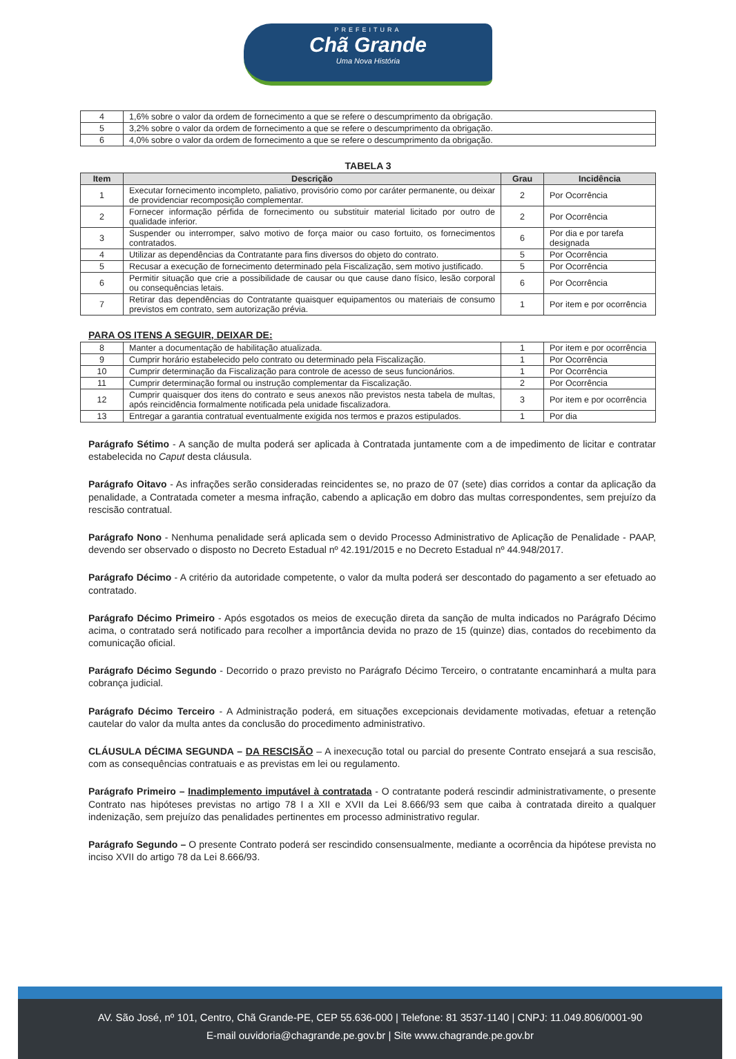PREFEITURA
Chã Grande
Uma Nova História
| 4 | 1,6% sobre o valor da ordem de fornecimento a que se refere o descumprimento da obrigação. |
| 5 | 3,2% sobre o valor da ordem de fornecimento a que se refere o descumprimento da obrigação. |
| 6 | 4,0% sobre o valor da ordem de fornecimento a que se refere o descumprimento da obrigação. |
TABELA 3
| Item | Descrição | Grau | Incidência |
| --- | --- | --- | --- |
| 1 | Executar fornecimento incompleto, paliativo, provisório como por caráter permanente, ou deixar de providenciar recomposição complementar. | 2 | Por Ocorrência |
| 2 | Fornecer informação pérfida de fornecimento ou substituir material licitado por outro de qualidade inferior. | 2 | Por Ocorrência |
| 3 | Suspender ou interromper, salvo motivo de força maior ou caso fortuito, os fornecimentos contratados. | 6 | Por dia e por tarefa designada |
| 4 | Utilizar as dependências da Contratante para fins diversos do objeto do contrato. | 5 | Por Ocorrência |
| 5 | Recusar a execução de fornecimento determinado pela Fiscalização, sem motivo justificado. | 5 | Por Ocorrência |
| 6 | Permitir situação que crie a possibilidade de causar ou que cause dano físico, lesão corporal ou consequências letais. | 6 | Por Ocorrência |
| 7 | Retirar das dependências do Contratante quaisquer equipamentos ou materiais de consumo previstos em contrato, sem autorização prévia. | 1 | Por item e por ocorrência |
PARA OS ITENS A SEGUIR, DEIXAR DE:
| 8 | Manter a documentação de habilitação atualizada. | 1 | Por item e por ocorrência |
| 9 | Cumprir horário estabelecido pelo contrato ou determinado pela Fiscalização. | 1 | Por Ocorrência |
| 10 | Cumprir determinação da Fiscalização para controle de acesso de seus funcionários. | 1 | Por Ocorrência |
| 11 | Cumprir determinação formal ou instrução complementar da Fiscalização. | 2 | Por Ocorrência |
| 12 | Cumprir quaisquer dos itens do contrato e seus anexos não previstos nesta tabela de multas, após reincidência formalmente notificada pela unidade fiscalizadora. | 3 | Por item e por ocorrência |
| 13 | Entregar a garantia contratual eventualmente exigida nos termos e prazos estipulados. | 1 | Por dia |
Parágrafo Sétimo - A sanção de multa poderá ser aplicada à Contratada juntamente com a de impedimento de licitar e contratar estabelecida no Caput desta cláusula.
Parágrafo Oitavo - As infrações serão consideradas reincidentes se, no prazo de 07 (sete) dias corridos a contar da aplicação da penalidade, a Contratada cometer a mesma infração, cabendo a aplicação em dobro das multas correspondentes, sem prejuízo da rescisão contratual.
Parágrafo Nono - Nenhuma penalidade será aplicada sem o devido Processo Administrativo de Aplicação de Penalidade - PAAP, devendo ser observado o disposto no Decreto Estadual nº 42.191/2015 e no Decreto Estadual nº 44.948/2017.
Parágrafo Décimo - A critério da autoridade competente, o valor da multa poderá ser descontado do pagamento a ser efetuado ao contratado.
Parágrafo Décimo Primeiro - Após esgotados os meios de execução direta da sanção de multa indicados no Parágrafo Décimo acima, o contratado será notificado para recolher a importância devida no prazo de 15 (quinze) dias, contados do recebimento da comunicação oficial.
Parágrafo Décimo Segundo - Decorrido o prazo previsto no Parágrafo Décimo Terceiro, o contratante encaminhará a multa para cobrança judicial.
Parágrafo Décimo Terceiro - A Administração poderá, em situações excepcionais devidamente motivadas, efetuar a retenção cautelar do valor da multa antes da conclusão do procedimento administrativo.
CLÁUSULA DÉCIMA SEGUNDA – DA RESCISÃO – A inexecução total ou parcial do presente Contrato ensejará a sua rescisão, com as consequências contratuais e as previstas em lei ou regulamento.
Parágrafo Primeiro – Inadimplemento imputável à contratada - O contratante poderá rescindir administrativamente, o presente Contrato nas hipóteses previstas no artigo 78 I a XII e XVII da Lei 8.666/93 sem que caiba à contratada direito a qualquer indenização, sem prejuízo das penalidades pertinentes em processo administrativo regular.
Parágrafo Segundo – O presente Contrato poderá ser rescindido consensualmente, mediante a ocorrência da hipótese prevista no inciso XVII do artigo 78 da Lei 8.666/93.
AV. São José, nº 101, Centro, Chã Grande-PE, CEP 55.636-000 | Telefone: 81 3537-1140 | CNPJ: 11.049.806/0001-90
E-mail ouvidoria@chagrande.pe.gov.br | Site www.chagrande.pe.gov.br